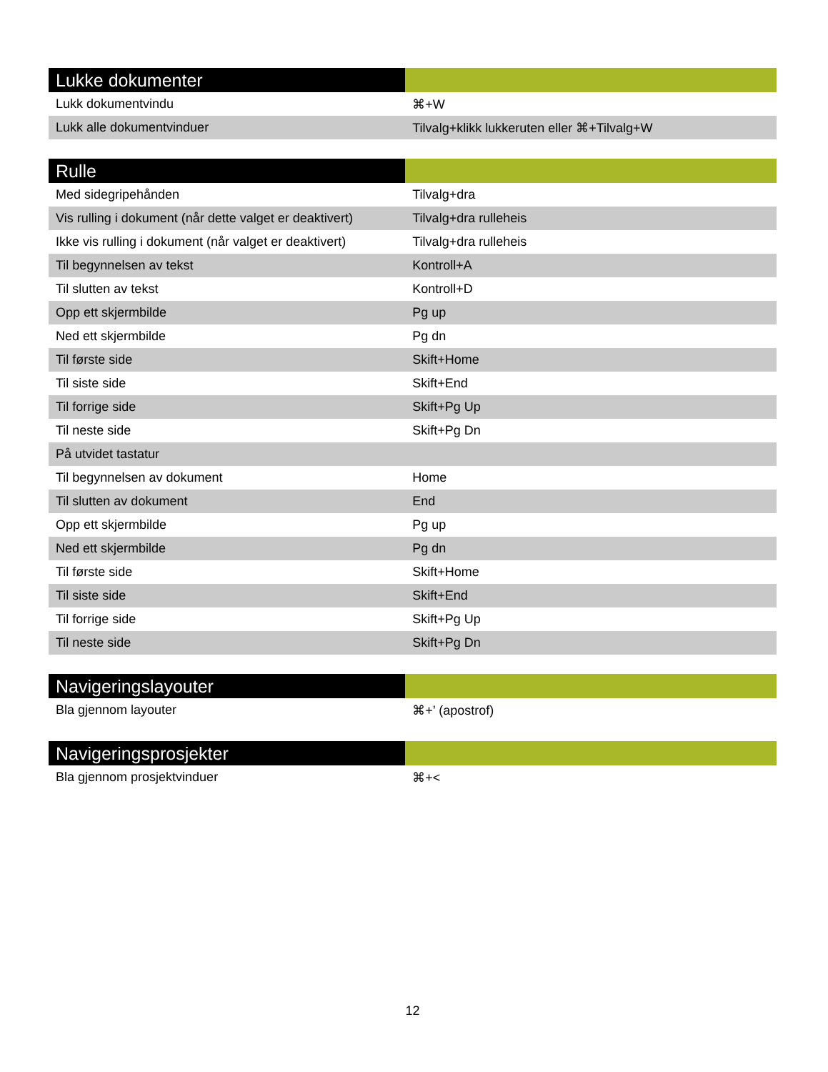| Lukke dokumenter | |
| --- | --- |
| Lukk dokumentvindu | ⌘+W |
| Lukk alle dokumentvinduer | Tilvalg+klikk lukkeruten eller ⌘+Tilvalg+W |
| Rulle | |
| --- | --- |
| Med sidegripehånden | Tilvalg+dra |
| Vis rulling i dokument (når dette valget er deaktivert) | Tilvalg+dra rulleheis |
| Ikke vis rulling i dokument (når valget er deaktivert) | Tilvalg+dra rulleheis |
| Til begynnelsen av tekst | Kontroll+A |
| Til slutten av tekst | Kontroll+D |
| Opp ett skjermbilde | Pg up |
| Ned ett skjermbilde | Pg dn |
| Til første side | Skift+Home |
| Til siste side | Skift+End |
| Til forrige side | Skift+Pg Up |
| Til neste side | Skift+Pg Dn |
| På utvidet tastatur | |
| Til begynnelsen av dokument | Home |
| Til slutten av dokument | End |
| Opp ett skjermbilde | Pg up |
| Ned ett skjermbilde | Pg dn |
| Til første side | Skift+Home |
| Til siste side | Skift+End |
| Til forrige side | Skift+Pg Up |
| Til neste side | Skift+Pg Dn |
| Navigeringslayouter | |
| --- | --- |
| Bla gjennom layouter | ⌘+’ (apostrof) |
| Navigeringsprosjekter | |
| --- | --- |
| Bla gjennom prosjektvinduer | ⌘+< |
12